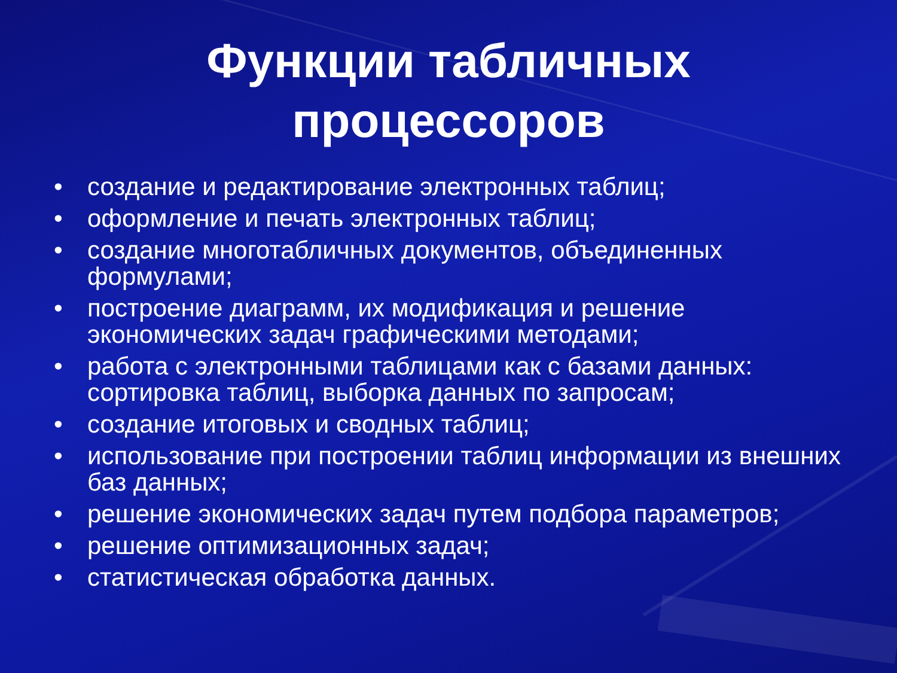Функции табличных
процессоров
• создание и редактирование электронных таблиц;
• оформление и печать электронных таблиц;
• создание многотабличных документов, объединенных формулами;
• построение диаграмм, их модификация и решение экономических задач графическими методами;
• работа с электронными таблицами как с базами данных: сортировка таблиц, выборка данных по запросам;
• создание итоговых и сводных таблиц;
• использование при построении таблиц информации из внешних баз данных;
• решение экономических задач путем подбора параметров;
• решение оптимизационных задач;
• статистическая обработка данных.